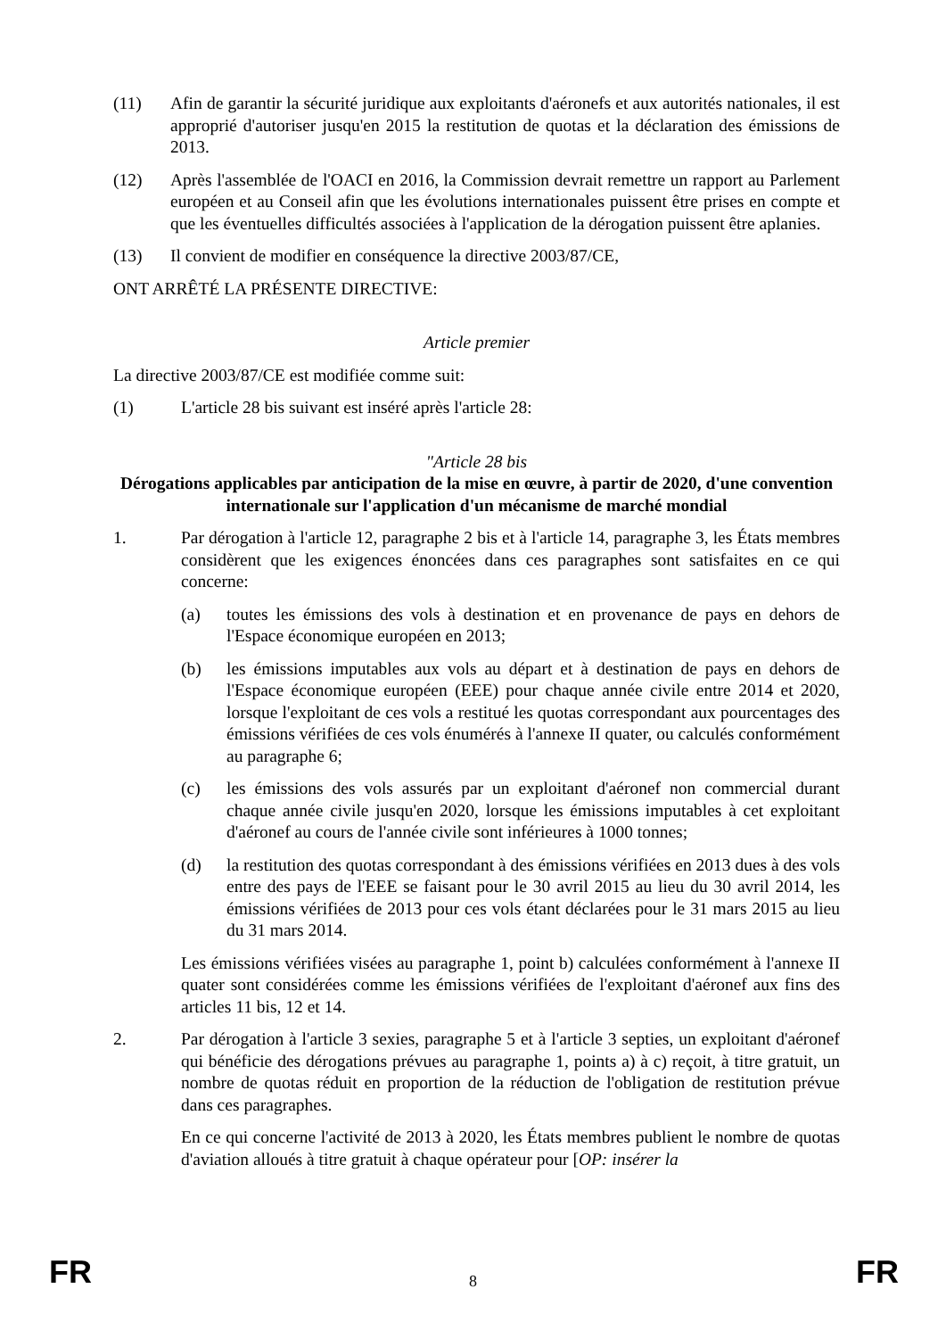(11) Afin de garantir la sécurité juridique aux exploitants d'aéronefs et aux autorités nationales, il est approprié d'autoriser jusqu'en 2015 la restitution de quotas et la déclaration des émissions de 2013.
(12) Après l'assemblée de l'OACI en 2016, la Commission devrait remettre un rapport au Parlement européen et au Conseil afin que les évolutions internationales puissent être prises en compte et que les éventuelles difficultés associées à l'application de la dérogation puissent être aplanies.
(13) Il convient de modifier en conséquence la directive 2003/87/CE,
ONT ARRÊTÉ LA PRÉSENTE DIRECTIVE:
Article premier
La directive 2003/87/CE est modifiée comme suit:
(1) L'article 28 bis suivant est inséré après l'article 28:
"Article 28 bis
Dérogations applicables par anticipation de la mise en œuvre, à partir de 2020, d'une convention internationale sur l'application d'un mécanisme de marché mondial
1. Par dérogation à l'article 12, paragraphe 2 bis et à l'article 14, paragraphe 3, les États membres considèrent que les exigences énoncées dans ces paragraphes sont satisfaites en ce qui concerne:
(a) toutes les émissions des vols à destination et en provenance de pays en dehors de l'Espace économique européen en 2013;
(b) les émissions imputables aux vols au départ et à destination de pays en dehors de l'Espace économique européen (EEE) pour chaque année civile entre 2014 et 2020, lorsque l'exploitant de ces vols a restitué les quotas correspondant aux pourcentages des émissions vérifiées de ces vols énumérés à l'annexe II quater, ou calculés conformément au paragraphe 6;
(c) les émissions des vols assurés par un exploitant d'aéronef non commercial durant chaque année civile jusqu'en 2020, lorsque les émissions imputables à cet exploitant d'aéronef au cours de l'année civile sont inférieures à 1000 tonnes;
(d) la restitution des quotas correspondant à des émissions vérifiées en 2013 dues à des vols entre des pays de l'EEE se faisant pour le 30 avril 2015 au lieu du 30 avril 2014, les émissions vérifiées de 2013 pour ces vols étant déclarées pour le 31 mars 2015 au lieu du 31 mars 2014.
Les émissions vérifiées visées au paragraphe 1, point b) calculées conformément à l'annexe II quater sont considérées comme les émissions vérifiées de l'exploitant d'aéronef aux fins des articles 11 bis, 12 et 14.
2. Par dérogation à l'article 3 sexies, paragraphe 5 et à l'article 3 septies, un exploitant d'aéronef qui bénéficie des dérogations prévues au paragraphe 1, points a) à c) reçoit, à titre gratuit, un nombre de quotas réduit en proportion de la réduction de l'obligation de restitution prévue dans ces paragraphes.
En ce qui concerne l'activité de 2013 à 2020, les États membres publient le nombre de quotas d'aviation alloués à titre gratuit à chaque opérateur pour [OP: insérer la
FR
8 FR